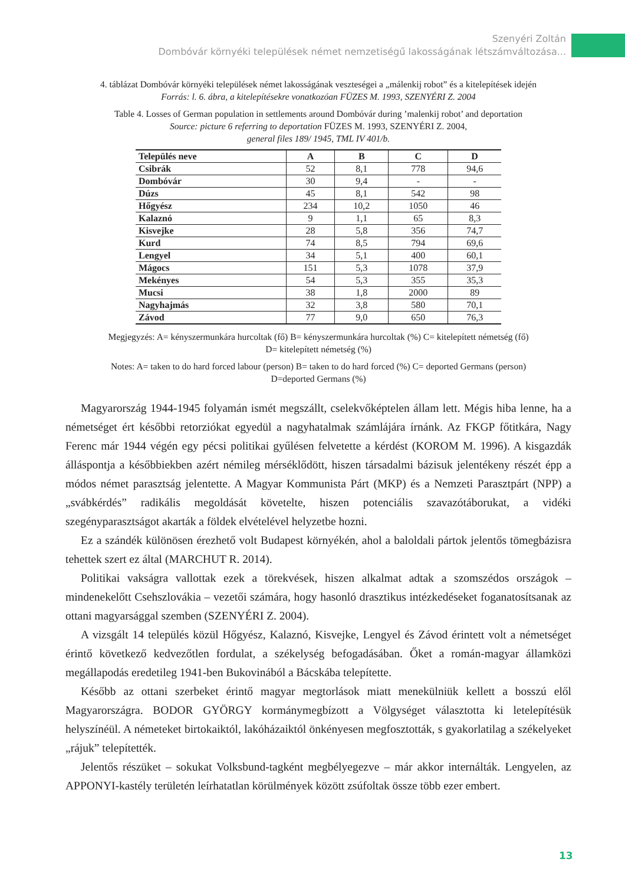Szenyéri Zoltán
Dombóvár környéki települések német nemzetiségű lakosságának létszámváltozása...
4. táblázat Dombóvár környéki települések német lakosságának veszteségei a „málenkij robot” és a kitelepítések idején
Forrás: l. 6. ábra, a kitelepítésekre vonatkozóan FÜZES M. 1993, SZENYÉRI Z. 2004
Table 4. Losses of German population in settlements around Dombóvár during ’malenkij robot’ and deportation
Source: picture 6 referring to deportation FÜZES M. 1993, SZENYÉRI Z. 2004,
general files 189/ 1945, TML IV 401/b.
| Település neve | A | B | C | D |
| --- | --- | --- | --- | --- |
| Csibrák | 52 | 8,1 | 778 | 94,6 |
| Dombóvár | 30 | 9,4 | - | - |
| Dúzs | 45 | 8,1 | 542 | 98 |
| Hőgyész | 234 | 10,2 | 1050 | 46 |
| Kalaznó | 9 | 1,1 | 65 | 8,3 |
| Kisvejke | 28 | 5,8 | 356 | 74,7 |
| Kurd | 74 | 8,5 | 794 | 69,6 |
| Lengyel | 34 | 5,1 | 400 | 60,1 |
| Mágocs | 151 | 5,3 | 1078 | 37,9 |
| Mekényes | 54 | 5,3 | 355 | 35,3 |
| Mucsi | 38 | 1,8 | 2000 | 89 |
| Nagyhajmás | 32 | 3,8 | 580 | 70,1 |
| Závod | 77 | 9,0 | 650 | 76,3 |
Megjegyzés: A= kényszermunkára hurcoltak (fő) B= kényszermunkára hurcoltak (%) C= kitelepített németség (fő)
D= kitelepített németség (%)
Notes: A= taken to do hard forced labour (person) B= taken to do hard forced (%) C= deported Germans (person)
D=deported Germans (%)
Magyarország 1944-1945 folyamán ismét megszállt, cselekvőképtelen állam lett. Mégis hiba lenne, ha a németséget ért későbbi retorziókat egyedül a nagyhatalmak számlájára írnánk. Az FKGP főtitkára, Nagy Ferenc már 1944 végén egy pécsi politikai gyűlésen felvetette a kérdést (KOROM M. 1996). A kisgazdák álláspontja a későbbiekben azért némileg mérséklődött, hiszen társadalmi bázisuk jelentékeny részét épp a módos német parasztság jelentette. A Magyar Kommunista Párt (MKP) és a Nemzeti Parasztpárt (NPP) a „svábkérdés” radikális megoldását követelte, hiszen potenciális szavazótáborukat, a vidéki szegényparasztságot akarták a földek elvételével helyzetbe hozni.
Ez a szándék különösen érezhető volt Budapest környékén, ahol a baloldali pártok jelentős tömegbázisra tehettek szert ez által (MARCHUT R. 2014).
Politikai vakságra vallottak ezek a törekvések, hiszen alkalmat adtak a szomszédos országok – mindenekelőtt Csehszlovákia – vezetői számára, hogy hasonló drasztikus intézkedéseket foganatosítsanak az ottani magyarsággal szemben (SZENYÉRI Z. 2004).
A vizsgált 14 település közül Hőgyész, Kalaznó, Kisvejke, Lengyel és Závod érintett volt a németséget érintő következő kedvezőtlen fordulat, a székelység befogadásában. Őket a román-magyar államközi megállapodás eredetileg 1941-ben Bukovinából a Bácskába telepítette.
Később az ottani szerbeket érintő magyar megtorlások miatt menekülniük kellett a bosszú elől Magyarországra. BODOR GYÖRGY kormánymegbízott a Völgységet választotta ki letelepítésük helyszínéül. A németeket birtokaiktól, lakóházaiktól önkényesen megfosztották, s gyakorlatilag a székelyeket „rájuk” telepítették.
Jelentős részüket – sokukat Volksbund-tagként megbélyegezve – már akkor internálták. Lengyelen, az APPONYI-kastély területén leírhatatlan körülmények között zsúfoltak össze több ezer embert.
13